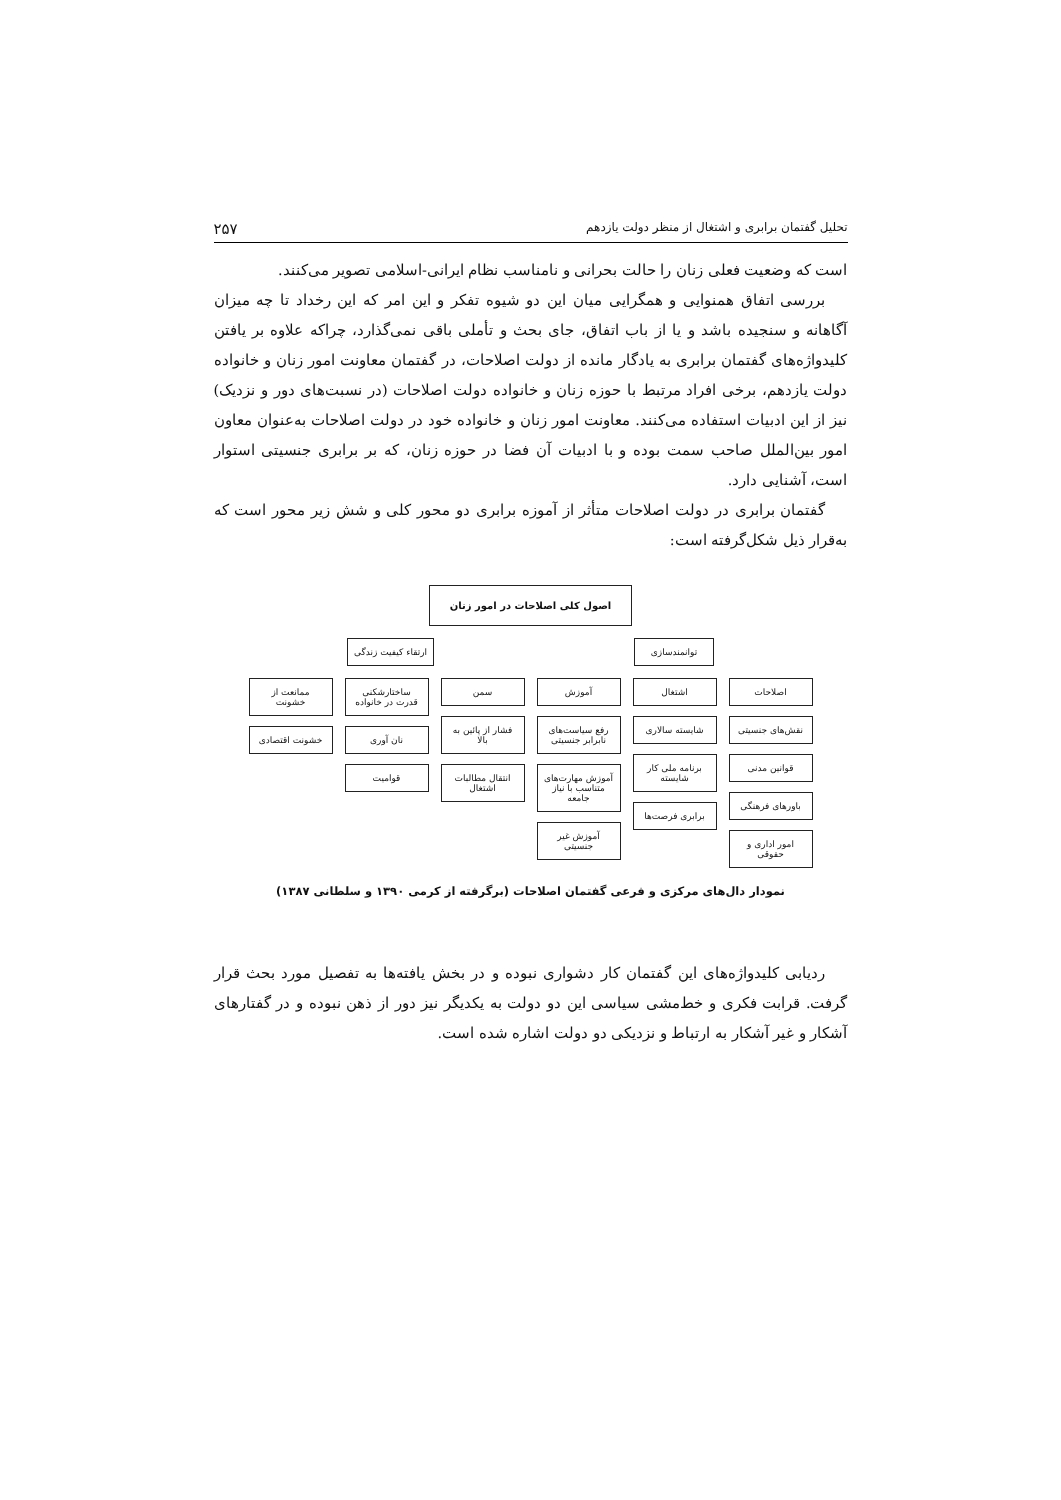تحلیل گفتمان برابری و اشتغال از منظر دولت یازدهم ۲۵۷
است که وضعیت فعلی زنان را حالت بحرانی و نامناسب نظام ایرانی-اسلامی تصویر می‌کنند.
بررسی اتفاق همنوایی و همگرایی میان این دو شیوه تفکر و این امر که این رخداد تا چه میزان آگاهانه و سنجیده باشد و یا از باب اتفاق، جای بحث و تأملی باقی نمی‌گذارد، چراکه علاوه بر یافتن کلیدواژه‌های گفتمان برابری به یادگار مانده از دولت اصلاحات، در گفتمان معاونت امور زنان و خانواده دولت یازدهم، برخی افراد مرتبط با حوزه زنان و خانواده دولت اصلاحات (در نسبت‌های دور و نزدیک) نیز از این ادبیات استفاده می‌کنند. معاونت امور زنان و خانواده خود در دولت اصلاحات به‌عنوان معاون امور بین‌الملل صاحب سمت بوده و با ادبیات آن فضا در حوزه زنان، که بر برابری جنسیتی استوار است، آشنایی دارد.
گفتمان برابری در دولت اصلاحات متأثر از آموزه برابری دو محور کلی و شش زیر محور است که به‌قرار ذیل شکل‌گرفته است:
اصول کلی اصلاحات در امور زنان
توانمندسازی ارتقاء کیفیت زندگی
اصلاحات
نقش‌های جنسیتی
قوانین مدنی
باورهای فرهنگی
امور اداری و حقوقی
اشتغال
شایسته سالاری
برنامه ملی کار شایسته
برابری فرصت‌ها
آموزش
رفع سیاست‌های نابرابر جنسیتی
آموزش مهارت‌های متناسب با نیاز جامعه
آموزش غیر جنسیتی
سمن
فشار از پائین به بالا
انتقال مطالبات اشتغال
ساختارشکنی قدرت در خانواده
نان آوری
قوامیت
ممانعت از خشونت
خشونت اقتصادی
نمودار دال‌های مرکزی و فرعی گفتمان اصلاحات (برگرفته از کرمی ۱۳۹۰ و سلطانی ۱۳۸۷)
ردیابی کلیدواژه‌های این گفتمان کار دشواری نبوده و در بخش یافته‌ها به تفصیل مورد بحث قرار گرفت. قرابت فکری و خط‌مشی سیاسی این دو دولت به یکدیگر نیز دور از ذهن نبوده و در گفتارهای آشکار و غیر آشکار به ارتباط و نزدیکی دو دولت اشاره شده است.